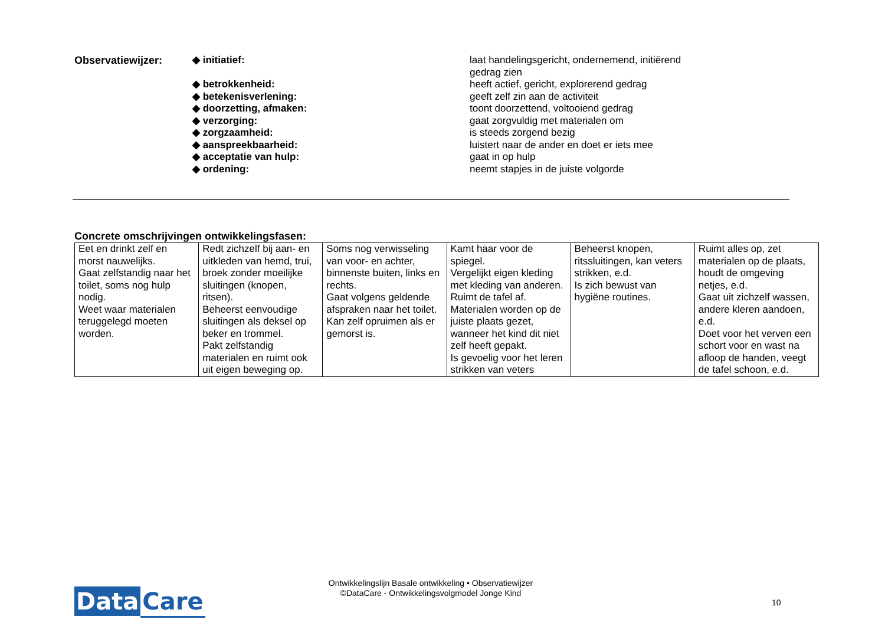| Observatiewijzer: | ◆ initiatief: | laat handelingsgericht, ondernemend, initiërend gedrag zien |
| | ◆ betrokkenheid: | heeft actief, gericht, explorerend gedrag |
| | ◆ betekenisverlening: | geeft zelf zin aan de activiteit |
| | ◆ doorzetting, afmaken: | toont doorzettend, voltooiend gedrag |
| | ◆ verzorging: | gaat zorgvuldig met materialen om |
| | ◆ zorgzaamheid: | is steeds zorgend bezig |
| | ◆ aanspreekbaarheid: | luistert naar de ander en doet er iets mee |
| | ◆ acceptatie van hulp: | gaat in op hulp |
| | ◆ ordening: | neemt stapjes in de juiste volgorde |
Concrete omschrijvingen ontwikkelingsfasen:
| Eet en drinkt zelf en morst nauwelijks. Gaat zelfstandig naar het toilet, soms nog hulp nodig. Weet waar materialen teruggelegd moeten worden. | Redt zichzelf bij aan- en uitkleden van hemd, trui, broek zonder moeilijke sluitingen (knopen, ritsen). Beheerst eenvoudige sluitingen als deksel op beker en trommel. Pakt zelfstandig materialen en ruimt ook uit eigen beweging op. | Soms nog verwisseling van voor- en achter, binnenste buiten, links en rechts. Gaat volgens geldende afspraken naar het toilet. Kan zelf opruimen als er gemorst is. | Kamt haar voor de spiegel. Vergelijkt eigen kleding met kleding van anderen. Ruimt de tafel af. Materialen worden op de juiste plaats gezet, wanneer het kind dit niet zelf heeft gepakt. Is gevoelig voor het leren strikken van veters | Beheerst knopen, ritssluitingen, kan veters strikken, e.d. Is zich bewust van hygiëne routines. | Ruimt alles op, zet materialen op de plaats, houdt de omgeving netjes, e.d. Gaat uit zichzelf wassen, andere kleren aandoen, e.d. Doet voor het verven een schort voor en wast na afloop de handen, veegt de tafel schoon, e.d. |
Data Care
Ontwikkelingslijn Basale ontwikkeling • Observatiewijzer
©DataCare - Ontwikkelingsvolgmodel Jonge Kind
10